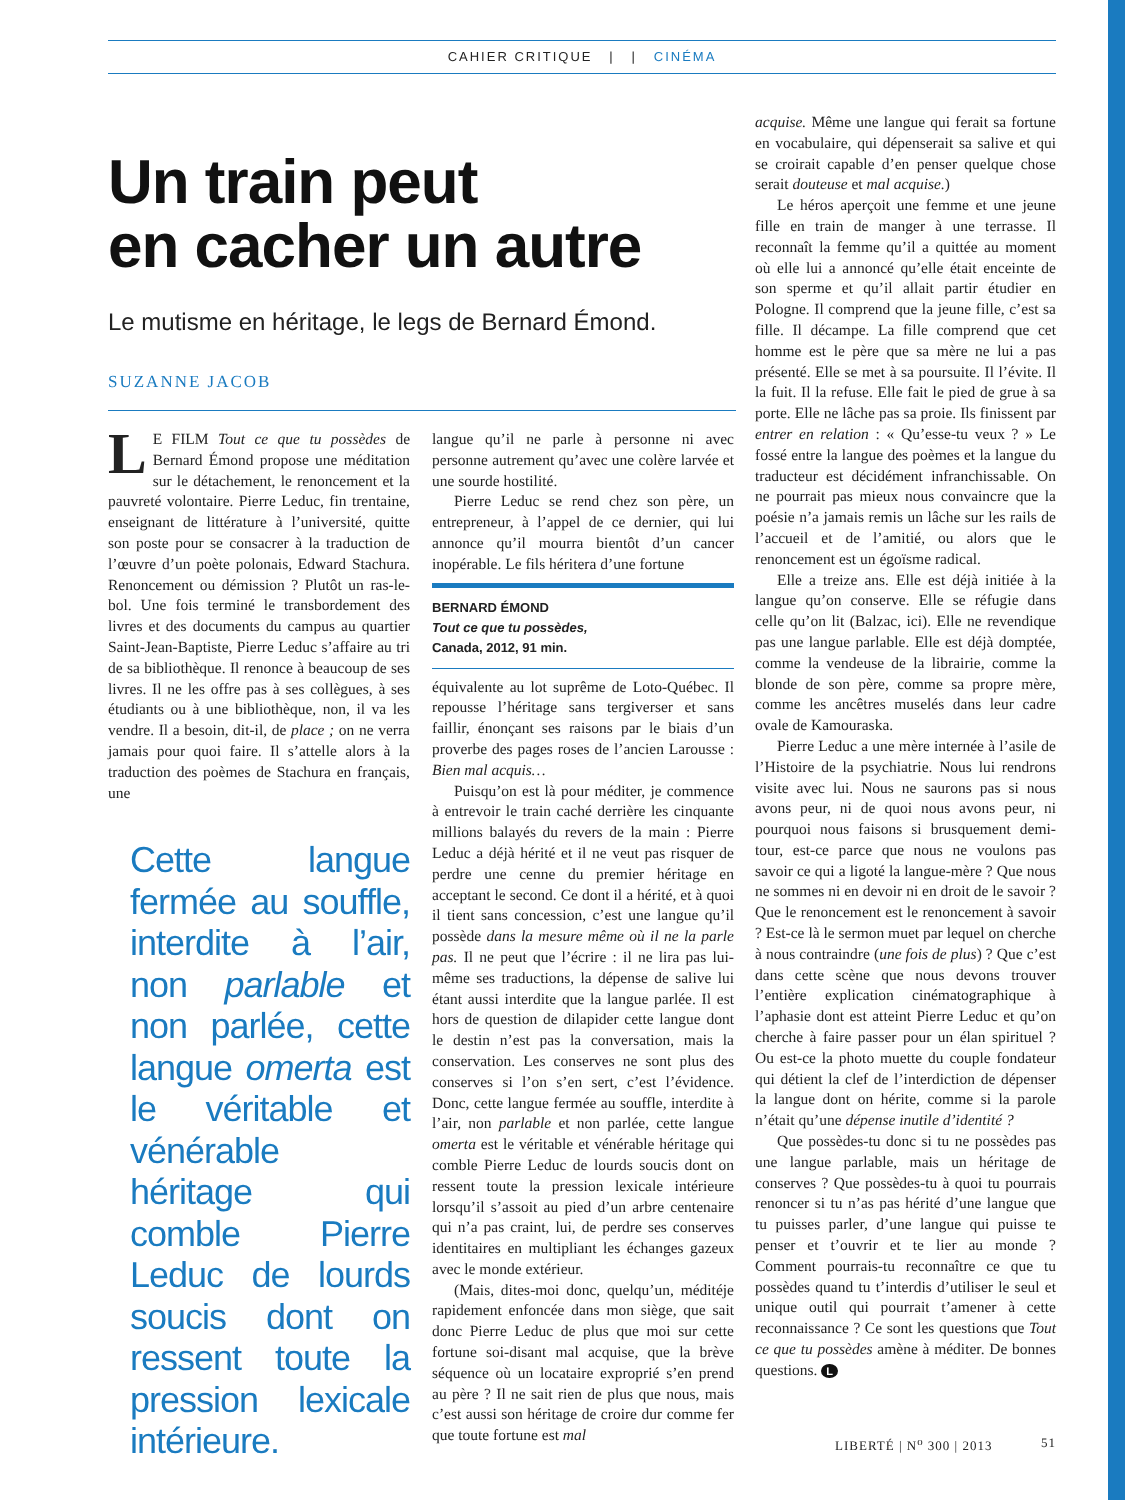CAHIER CRITIQUE | | CINÉMA
Un train peut
en cacher un autre
Le mutisme en héritage, le legs de Bernard Émond.
SUZANNE JACOB
LE FILM Tout ce que tu possèdes de Bernard Émond propose une méditation sur le détachement, le renoncement et la pauvreté volontaire. Pierre Leduc, fin trentaine, enseignant de littérature à l’université, quitte son poste pour se consacrer à la traduction de l’œuvre d’un poète polonais, Edward Stachura. Renoncement ou démission ? Plutôt un ras-le-bol. Une fois terminé le transbordement des livres et des documents du campus au quartier Saint-Jean-Baptiste, Pierre Leduc s’affaire au tri de sa bibliothèque. Il renonce à beaucoup de ses livres. Il ne les offre pas à ses collègues, à ses étudiants ou à une bibliothèque, non, il va les vendre. Il a besoin, dit-il, de place ; on ne verra jamais pour quoi faire. Il s’attelle alors à la traduction des poèmes de Stachura en français, une
Cette langue fermée au souffle, interdite à l’air, non parlable et non parlée, cette langue omerta est le véritable et vénérable héritage qui comble Pierre Leduc de lourds soucis dont on ressent toute la pression lexicale intérieure.
langue qu’il ne parle à personne ni avec personne autrement qu’avec une colère larvée et une sourde hostilité.
Pierre Leduc se rend chez son père, un entrepreneur, à l’appel de ce dernier, qui lui annonce qu’il mourra bientôt d’un cancer inopérable. Le fils héritera d’une fortune
BERNARD ÉMOND
Tout ce que tu possèdes,
Canada, 2012, 91 min.
équivalente au lot suprême de Loto-Québec. Il repousse l’héritage sans tergiverser et sans faillir, énonçant ses raisons par le biais d’un proverbe des pages roses de l’ancien Larousse : Bien mal acquis…
Puisqu’on est là pour méditer, je commence à entrevoir le train caché derrière les cinquante millions balayés du revers de la main : Pierre Leduc a déjà hérité et il ne veut pas risquer de perdre une cenne du premier héritage en acceptant le second. Ce dont il a hérité, et à quoi il tient sans concession, c’est une langue qu’il possède dans la mesure même où il ne la parle pas. Il ne peut que l’écrire : il ne lira pas lui-même ses traductions, la dépense de salive lui étant aussi interdite que la langue parlée. Il est hors de question de dilapider cette langue dont le destin n’est pas la conversation, mais la conservation. Les conserves ne sont plus des conserves si l’on s’en sert, c’est l’évidence. Donc, cette langue fermée au souffle, interdite à l’air, non parlable et non parlée, cette langue omerta est le véritable et vénérable héritage qui comble Pierre Leduc de lourds soucis dont on ressent toute la pression lexicale intérieure lorsqu’il s’assoit au pied d’un arbre centenaire qui n’a pas craint, lui, de perdre ses conserves identitaires en multipliant les échanges gazeux avec le monde extérieur.
(Mais, dites-moi donc, quelqu’un, méditéje rapidement enfoncée dans mon siège, que sait donc Pierre Leduc de plus que moi sur cette fortune soi-disant mal acquise, que la brève séquence où un locataire exproprié s’en prend au père ? Il ne sait rien de plus que nous, mais c’est aussi son héritage de croire dur comme fer que toute fortune est mal
acquise. Même une langue qui ferait sa fortune en vocabulaire, qui dépenserait sa salive et qui se croirait capable d’en penser quelque chose serait douteuse et mal acquise.)
Le héros aperçoit une femme et une jeune fille en train de manger à une terrasse. Il reconnaît la femme qu’il a quittée au moment où elle lui a annoncé qu’elle était enceinte de son sperme et qu’il allait partir étudier en Pologne. Il comprend que la jeune fille, c’est sa fille. Il décampe. La fille comprend que cet homme est le père que sa mère ne lui a pas présenté. Elle se met à sa poursuite. Il l’évite. Il la fuit. Il la refuse. Elle fait le pied de grue à sa porte. Elle ne lâche pas sa proie. Ils finissent par entrer en relation : « Qu’esse-tu veux ? » Le fossé entre la langue des poèmes et la langue du traducteur est décidément infranchissable. On ne pourrait pas mieux nous convaincre que la poésie n’a jamais remis un lâche sur les rails de l’accueil et de l’amitié, ou alors que le renoncement est un égoïsme radical.
Elle a treize ans. Elle est déjà initiée à la langue qu’on conserve. Elle se réfugie dans celle qu’on lit (Balzac, ici). Elle ne revendique pas une langue parlable. Elle est déjà domptée, comme la vendeuse de la librairie, comme la blonde de son père, comme sa propre mère, comme les ancêtres muselés dans leur cadre ovale de Kamouraska.
Pierre Leduc a une mère internée à l’asile de l’Histoire de la psychiatrie. Nous lui rendrons visite avec lui. Nous ne saurons pas si nous avons peur, ni de quoi nous avons peur, ni pourquoi nous faisons si brusquement demi-tour, est-ce parce que nous ne voulons pas savoir ce qui a ligoté la langue-mère ? Que nous ne sommes ni en devoir ni en droit de le savoir ? Que le renoncement est le renoncement à savoir ? Est-ce là le sermon muet par lequel on cherche à nous contraindre (une fois de plus) ? Que c’est dans cette scène que nous devons trouver l’entière explication cinématographique à l’aphasie dont est atteint Pierre Leduc et qu’on cherche à faire passer pour un élan spirituel ? Ou est-ce la photo muette du couple fondateur qui détient la clef de l’interdiction de dépenser la langue dont on hérite, comme si la parole n’était qu’une dépense inutile d’identité ?
Que possèdes-tu donc si tu ne possèdes pas une langue parlable, mais un héritage de conserves ? Que possèdes-tu à quoi tu pourrais renoncer si tu n’as pas hérité d’une langue que tu puisses parler, d’une langue qui puisse te penser et t’ouvrir et te lier au monde ? Comment pourrais-tu reconnaître ce que tu possèdes quand tu t’interdis d’utiliser le seul et unique outil qui pourrait t’amener à cette reconnaissance ? Ce sont les questions que Tout ce que tu possèdes amène à méditer. De bonnes questions. L
LIBERTÉ | N<sup>o</sup> 300 | 2013 51